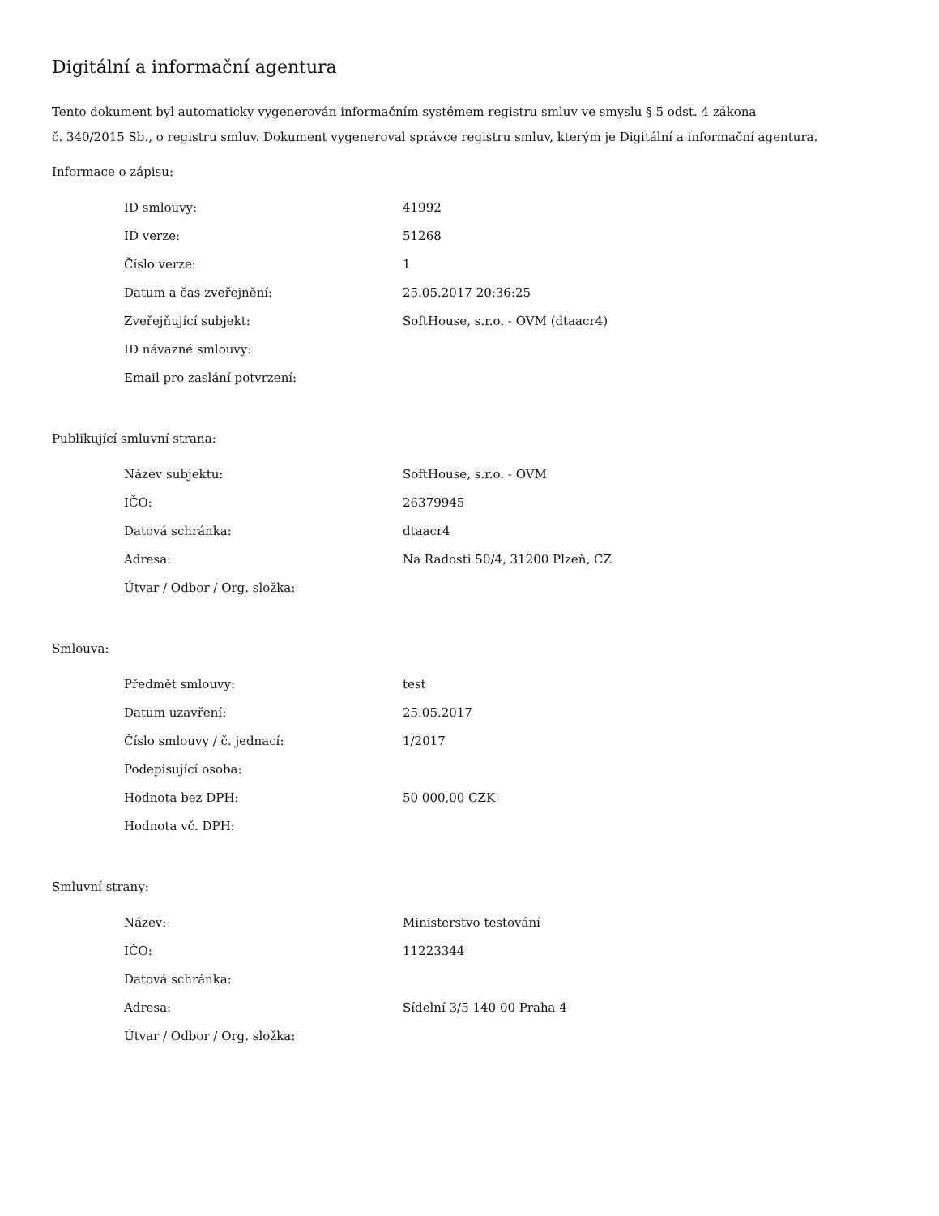Digitální a informační agentura
Tento dokument byl automaticky vygenerován informačním systémem registru smluv ve smyslu § 5 odst. 4 zákona
č. 340/2015 Sb., o registru smluv. Dokument vygeneroval správce registru smluv, kterým je Digitální a informační agentura.
Informace o zápisu:
| ID smlouvy: | 41992 |
| ID verze: | 51268 |
| Číslo verze: | 1 |
| Datum a čas zveřejnění: | 25.05.2017 20:36:25 |
| Zveřejňující subjekt: | SoftHouse, s.r.o. - OVM (dtaacr4) |
| ID návazné smlouvy: | |
| Email pro zaslání potvrzení: | |
Publikující smluvní strana:
| Název subjektu: | SoftHouse, s.r.o. - OVM |
| IČO: | 26379945 |
| Datová schránka: | dtaacr4 |
| Adresa: | Na Radosti 50/4, 31200 Plzeň, CZ |
| Útvar / Odbor / Org. složka: | |
Smlouva:
| Předmět smlouvy: | test |
| Datum uzavření: | 25.05.2017 |
| Číslo smlouvy / č. jednací: | 1/2017 |
| Podepisující osoba: | |
| Hodnota bez DPH: | 50 000,00 CZK |
| Hodnota vč. DPH: | |
Smluvní strany:
| Název: | Ministerstvo testování |
| IČO: | 11223344 |
| Datová schránka: | |
| Adresa: | Sídelní 3/5 140 00 Praha 4 |
| Útvar / Odbor / Org. složka: | |